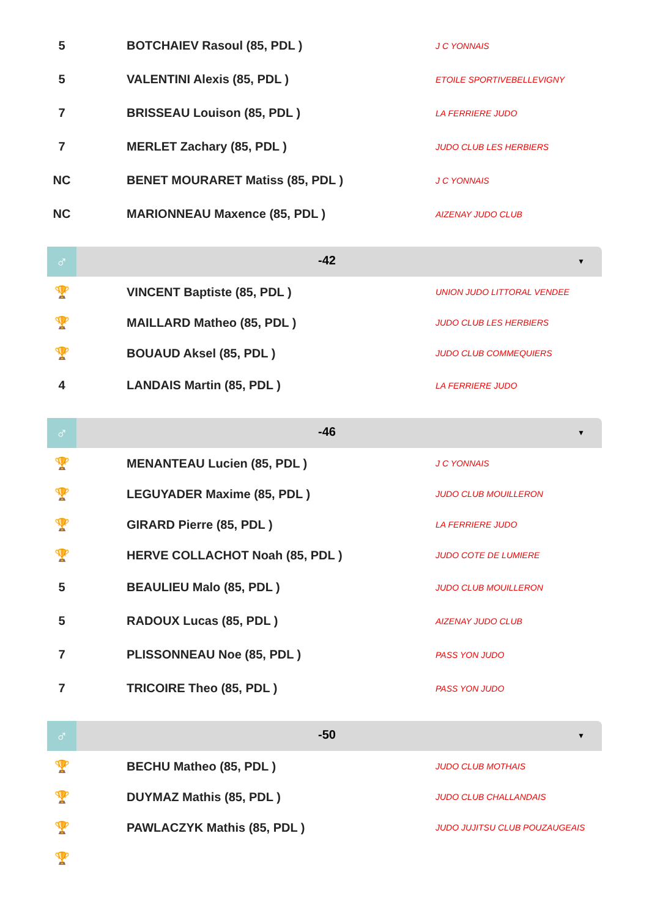| 5 | | BOTCHAIEV Rasoul (85, PDL ) | J C YONNAIS |
| 5 | | VALENTINI Alexis (85, PDL ) | ETOILE SPORTIVEBELLEVIGNY |
| 7 | | BRISSEAU Louison (85, PDL ) | LA FERRIERE JUDO |
| 7 | | MERLET Zachary (85, PDL ) | JUDO CLUB LES HERBIERS |
| NC | | BENET MOURARET Matiss (85, PDL ) | J C YONNAIS |
| NC | | MARIONNEAU Maxence (85, PDL ) | AIZENAY JUDO CLUB |
♂
-42
▼
| 🏆 | | VINCENT Baptiste (85, PDL ) | UNION JUDO LITTORAL VENDEE |
| 🏆 | | MAILLARD Matheo (85, PDL ) | JUDO CLUB LES HERBIERS |
| 🏆 | | BOUAUD Aksel (85, PDL ) | JUDO CLUB COMMEQUIERS |
| 4 | | LANDAIS Martin (85, PDL ) | LA FERRIERE JUDO |
♂
-46
▼
| 🏆 | | MENANTEAU Lucien (85, PDL ) | J C YONNAIS |
| 🏆 | | LEGUYADER Maxime (85, PDL ) | JUDO CLUB MOUILLERON |
| 🏆 | | GIRARD Pierre (85, PDL ) | LA FERRIERE JUDO |
| 🏆 | | HERVE COLLACHOT Noah (85, PDL ) | JUDO COTE DE LUMIERE |
| 5 | | BEAULIEU Malo (85, PDL ) | JUDO CLUB MOUILLERON |
| 5 | | RADOUX Lucas (85, PDL ) | AIZENAY JUDO CLUB |
| 7 | | PLISSONNEAU Noe (85, PDL ) | PASS YON JUDO |
| 7 | | TRICOIRE Theo (85, PDL ) | PASS YON JUDO |
♂
-50
▼
| 🏆 | | BECHU Matheo (85, PDL ) | JUDO CLUB MOTHAIS |
| 🏆 | | DUYMAZ Mathis (85, PDL ) | JUDO CLUB CHALLANDAIS |
| 🏆 | | PAWLACZYK Mathis (85, PDL ) | JUDO JUJITSU CLUB POUZAUGEAIS |
| 🏆 | | | |